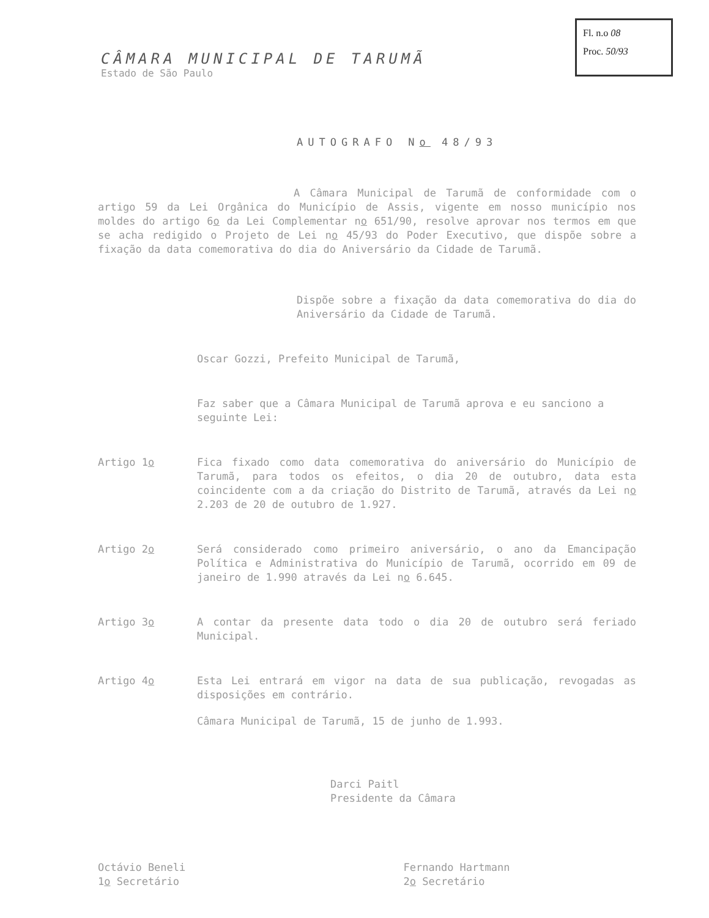Fl. n.o 08
Proc. 50/93
CÂMARA MUNICIPAL DE TARUMÃ
Estado de São Paulo
AUTOGRAFO No 48/93
A Câmara Municipal de Tarumã de conformidade com o artigo 59 da Lei Orgânica do Município de Assis, vigente em nosso município nos moldes do artigo 6o da Lei Complementar no 651/90, resolve aprovar nos termos em que se acha redigido o Projeto de Lei no 45/93 do Poder Executivo, que dispõe sobre a fixação da data comemorativa do dia do Aniversário da Cidade de Tarumã.
Dispõe sobre a fixação da data comemorativa do dia do Aniversário da Cidade de Tarumã.
Oscar Gozzi, Prefeito Municipal de Tarumã,
Faz saber que a Câmara Municipal de Tarumã aprova e eu sanciono a seguinte Lei:
Artigo 1o Fica fixado como data comemorativa do aniversário do Município de Tarumã, para todos os efeitos, o dia 20 de outubro, data esta coincidente com a da criação do Distrito de Tarumã, através da Lei no 2.203 de 20 de outubro de 1.927.
Artigo 2o Será considerado como primeiro aniversário, o ano da Emancipação Política e Administrativa do Município de Tarumã, ocorrido em 09 de janeiro de 1.990 através da Lei no 6.645.
Artigo 3o A contar da presente data todo o dia 20 de outubro será feriado Municipal.
Artigo 4o Esta Lei entrará em vigor na data de sua publicação, revogadas as disposições em contrário.
Câmara Municipal de Tarumã, 15 de junho de 1.993.
Darci Paitl
Presidente da Câmara
Octávio Beneli
1o Secretário
Fernando Hartmann
2o Secretário